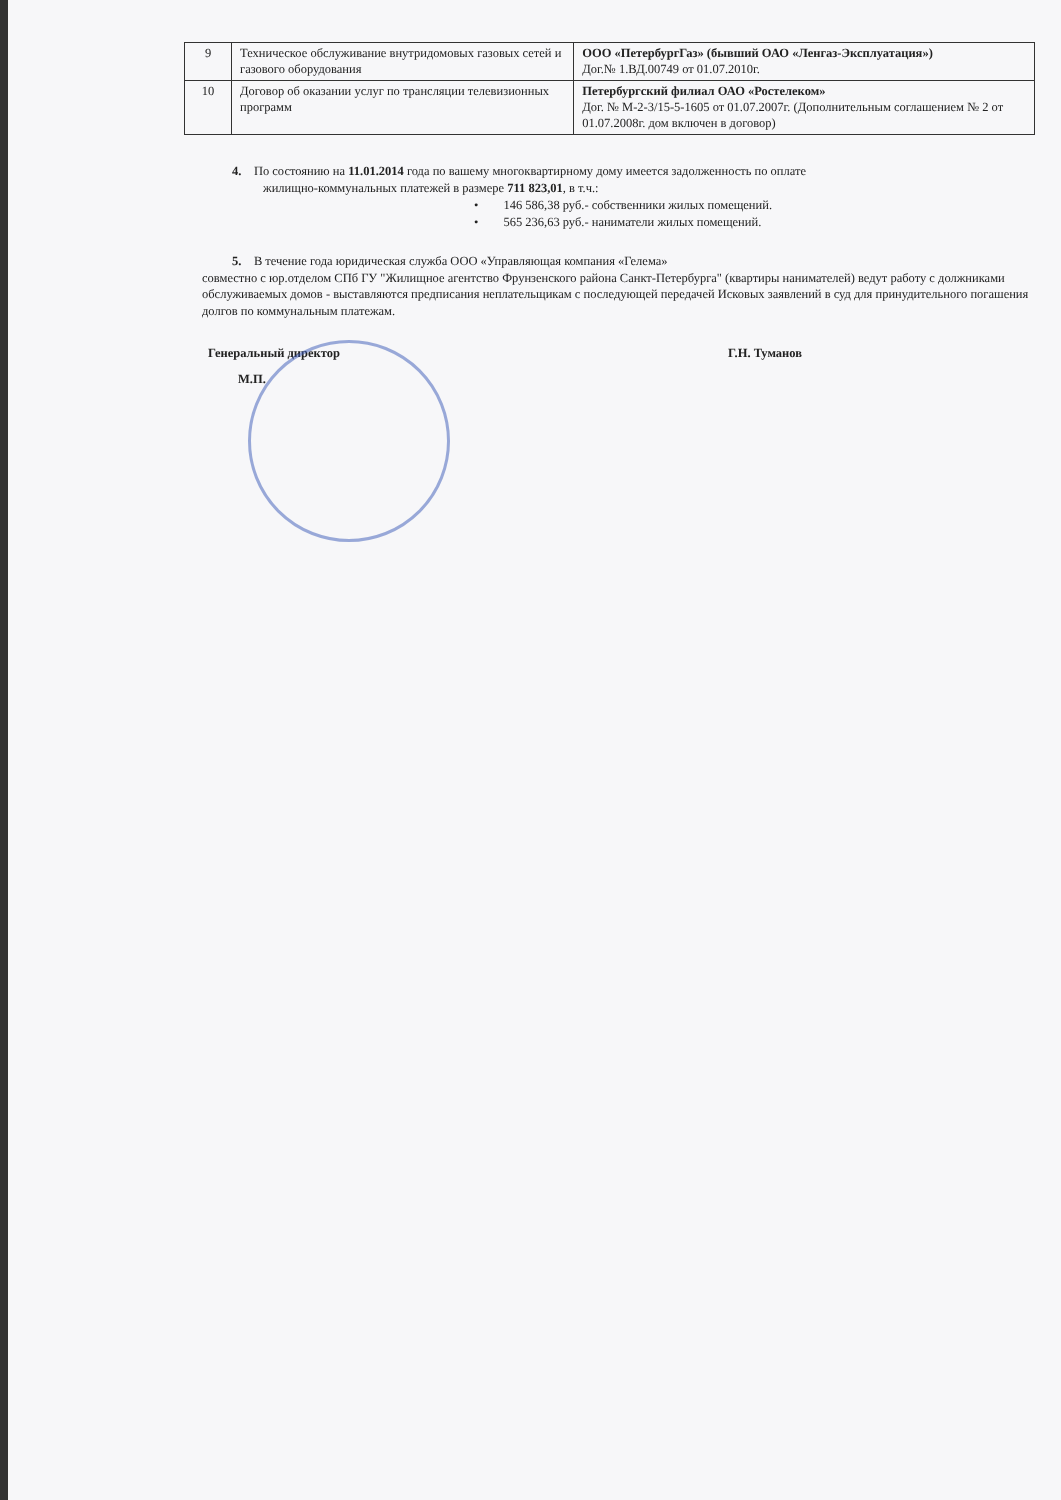| 9 | Техническое обслуживание внутридомовых газовых сетей и газового оборудования | ООО «ПетербургГаз» (бывший ОАО «Ленгаз-Эксплуатация») Дог.№ 1.ВД.00749 от 01.07.2010г. |
| 10 | Договор об оказании услуг по трансляции телевизионных программ | Петербургский филиал ОАО «Ростелеком» Дог. № М-2-3/15-5-1605 от 01.07.2007г. (Дополнительным соглашением № 2 от 01.07.2008г. дом включен в договор) |
4. По состоянию на 11.01.2014 года по вашему многоквартирному дому имеется задолженность по оплате
жилищно-коммунальных платежей в размере 711 823,01, в т.ч.:
• 146 586,38 руб.- собственники жилых помещений.
• 565 236,63 руб.- наниматели жилых помещений.
5. В течение года юридическая служба ООО «Управляющая компания «Гелема»
совместно с юр.отделом СПб ГУ "Жилищное агентство Фрунзенского района Санкт-Петербурга" (квартиры нанимателей) ведут работу с должниками обслуживаемых домов - выставляются предписания неплательщикам с последующей передачей Исковых заявлений в суд для принудительного погашения долгов по коммунальным платежам.
Генеральный директор Г.Н. Туманов
М.П.